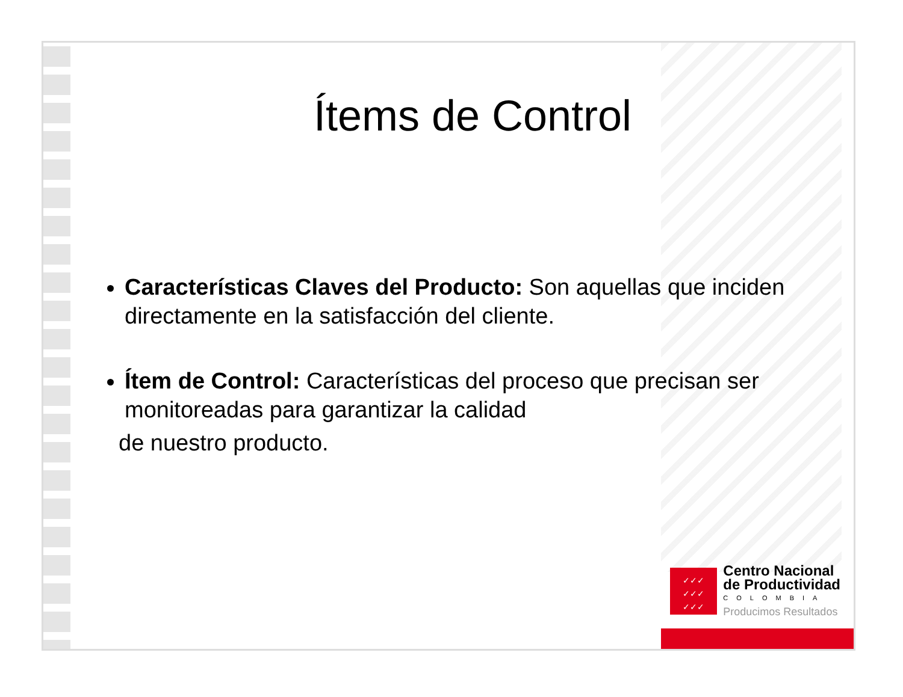Ítems de Control
Características Claves del Producto: Son aquellas que inciden directamente en la satisfacción del cliente.
Ítem de Control: Características del proceso que precisan ser monitoreadas para garantizar la calidad
de nuestro producto.
✓✓✓
✓✓✓
✓✓✓
Centro Nacional
de Productividad
COLOMBIA
Producimos Resultados